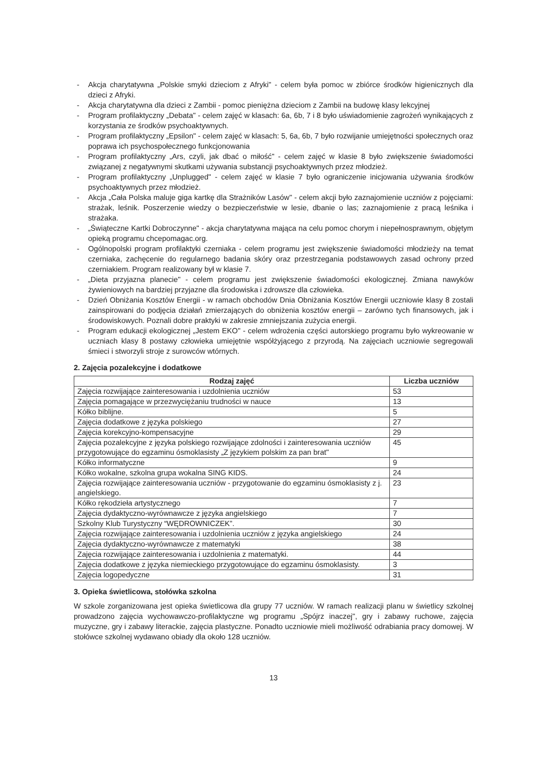- Akcja charytatywna „Polskie smyki dzieciom z Afryki" - celem była pomoc w zbiórce środków higienicznych dla dzieci z Afryki.
- Akcja charytatywna dla dzieci z Zambii - pomoc pieniężna dzieciom z Zambii na budowę klasy lekcyjnej
- Program profilaktyczny „Debata" - celem zajęć w klasach: 6a, 6b, 7 i 8 było uświadomienie zagrożeń wynikających z korzystania ze środków psychoaktywnych.
- Program profilaktyczny „Epsilon" - celem zajęć w klasach: 5, 6a, 6b, 7 było rozwijanie umiejętności społecznych oraz poprawa ich psychospołecznego funkcjonowania
- Program profilaktyczny „Ars, czyli, jak dbać o miłość" - celem zajęć w klasie 8 było zwiększenie świadomości związanej z negatywnymi skutkami używania substancji psychoaktywnych przez młodzież.
- Program profilaktyczny „Unplugged" - celem zajęć w klasie 7 było ograniczenie inicjowania używania środków psychoaktywnych przez młodzież.
- Akcja „Cała Polska maluje giga kartkę dla Strażników Lasów" - celem akcji było zaznajomienie uczniów z pojęciami: strażak, leśnik. Poszerzenie wiedzy o bezpieczeństwie w lesie, dbanie o las; zaznajomienie z pracą leśnika i strażaka.
- „Świąteczne Kartki Dobroczynne" - akcja charytatywna mająca na celu pomoc chorym i niepełnosprawnym, objętym opieką programu chcepomagac.org.
- Ogólnopolski program profilaktyki czerniaka - celem programu jest zwiększenie świadomości młodzieży na temat czerniaka, zachęcenie do regularnego badania skóry oraz przestrzegania podstawowych zasad ochrony przed czerniakiem. Program realizowany był w klasie 7.
- „Dieta przyjazna planecie" - celem programu jest zwiększenie świadomości ekologicznej. Zmiana nawyków żywieniowych na bardziej przyjazne dla środowiska i zdrowsze dla człowieka.
- Dzień Obniżania Kosztów Energii - w ramach obchodów Dnia Obniżania Kosztów Energii uczniowie klasy 8 zostali zainspirowani do podjęcia działań zmierzających do obniżenia kosztów energii – zarówno tych finansowych, jak i środowiskowych. Poznali dobre praktyki w zakresie zmniejszania zużycia energii.
- Program edukacji ekologicznej „Jestem EKO" - celem wdrożenia części autorskiego programu było wykreowanie w uczniach klasy 8 postawy człowieka umiejętnie współżyjącego z przyrodą. Na zajęciach uczniowie segregowali śmieci i stworzyli stroje z surowców wtórnych.
2. Zajęcia pozalekcyjne i dodatkowe
| Rodzaj zajęć | Liczba uczniów |
| --- | --- |
| Zajęcia rozwijające zainteresowania i uzdolnienia uczniów | 53 |
| Zajęcia pomagające w przezwyciężaniu trudności w nauce | 13 |
| Kółko biblijne. | 5 |
| Zajęcia dodatkowe z języka polskiego | 27 |
| Zajęcia korekcyjno-kompensacyjne | 29 |
| Zajęcia pozalekcyjne z języka polskiego rozwijające zdolności i zainteresowania uczniów przygotowujące do egzaminu ósmoklasisty „Z językiem polskim za pan brat" | 45 |
| Kółko informatyczne | 9 |
| Kółko wokalne, szkolna grupa wokalna SING KIDS. | 24 |
| Zajęcia rozwijające zainteresowania uczniów - przygotowanie do egzaminu ósmoklasisty z j. angielskiego. | 23 |
| Kółko rękodzieła artystycznego | 7 |
| Zajęcia dydaktyczno-wyrównawcze z języka angielskiego | 7 |
| Szkolny Klub Turystyczny “WĘDROWNICZEK”. | 30 |
| Zajęcia rozwijające zainteresowania i uzdolnienia uczniów z języka angielskiego | 24 |
| Zajęcia dydaktyczno-wyrównawcze z matematyki | 38 |
| Zajęcia rozwijające zainteresowania i uzdolnienia z matematyki. | 44 |
| Zajęcia dodatkowe z języka niemieckiego przygotowujące do egzaminu ósmoklasisty. | 3 |
| Zajęcia logopedyczne | 31 |
3. Opieka świetlicowa, stołówka szkolna
W szkole zorganizowana jest opieka świetlicowa dla grupy 77 uczniów. W ramach realizacji planu w świetlicy szkolnej prowadzono zajęcia wychowawczo-profilaktyczne wg programu „Spójrz inaczej", gry i zabawy ruchowe, zajęcia muzyczne, gry i zabawy literackie, zajęcia plastyczne. Ponadto uczniowie mieli możliwość odrabiania pracy domowej. W stołówce szkolnej wydawano obiady dla około 128 uczniów.
13